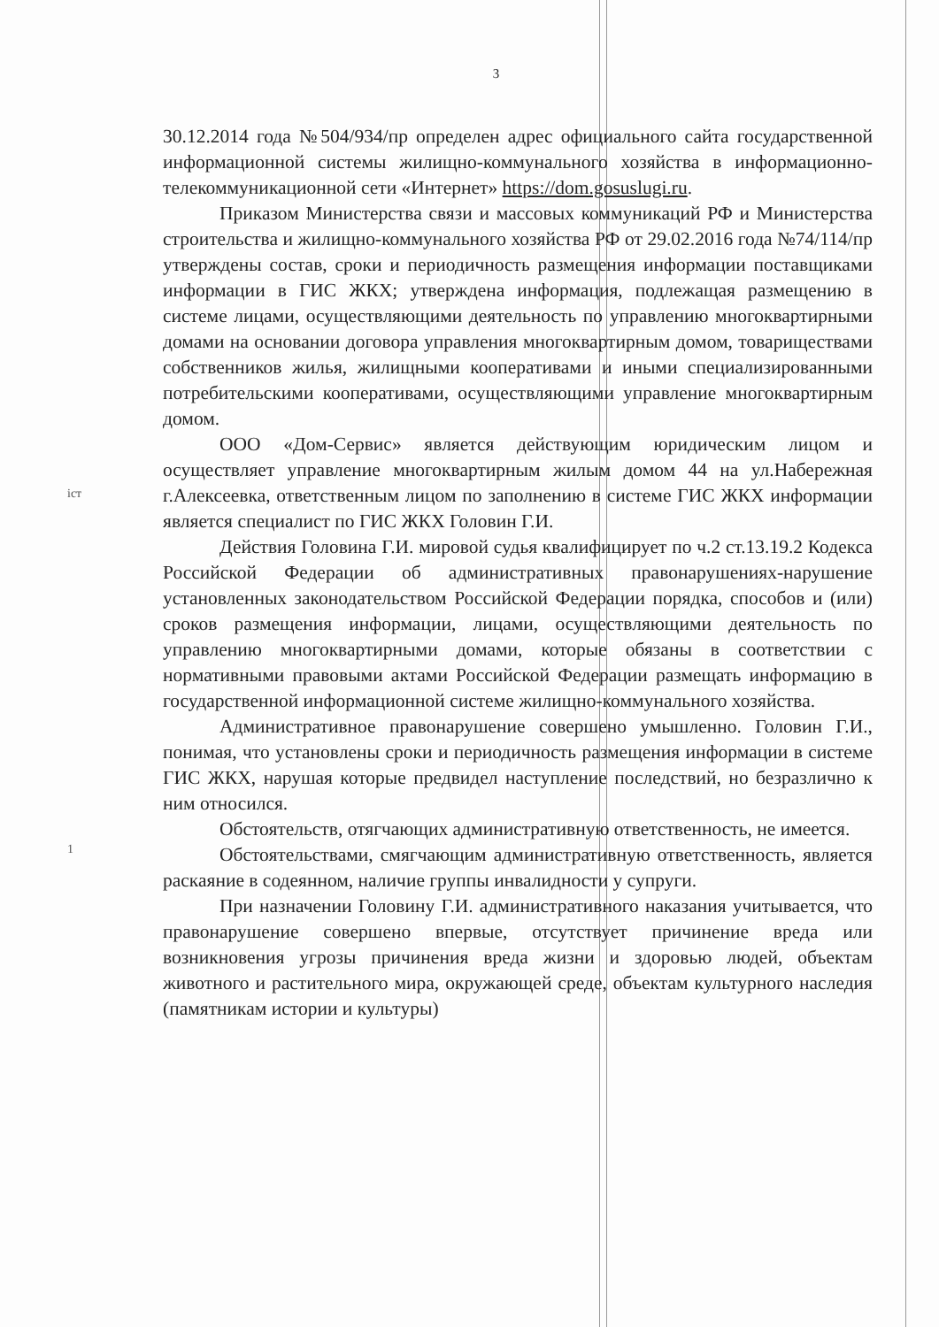3
30.12.2014 года №504/934/пр определен адрес официального сайта государственной информационной системы жилищно-коммунального хозяйства в информационно-телекоммуникационной сети «Интернет» https://dom.gosuslugi.ru.
Приказом Министерства связи и массовых коммуникаций РФ и Министерства строительства и жилищно-коммунального хозяйства РФ от 29.02.2016 года №74/114/пр утверждены состав, сроки и периодичность размещения информации поставщиками информации в ГИС ЖКХ; утверждена информация, подлежащая размещению в системе лицами, осуществляющими деятельность по управлению многоквартирными домами на основании договора управления многоквартирным домом, товариществами собственников жилья, жилищными кооперативами и иными специализированными потребительскими кооперативами, осуществляющими управление многоквартирным домом.
ООО «Дом-Сервис» является действующим юридическим лицом и осуществляет управление многоквартирным жилым домом 44 на ул.Набережная г.Алексеевка, ответственным лицом по заполнению в системе ГИС ЖКХ информации является специалист по ГИС ЖКХ Головин Г.И.
Действия Головина Г.И. мировой судья квалифицирует по ч.2 ст.13.19.2 Кодекса Российской Федерации об административных правонарушениях-нарушение установленных законодательством Российской Федерации порядка, способов и (или) сроков размещения информации, лицами, осуществляющими деятельность по управлению многоквартирными домами, которые обязаны в соответствии с нормативными правовыми актами Российской Федерации размещать информацию в государственной информационной системе жилищно-коммунального хозяйства.
Административное правонарушение совершено умышленно. Головин Г.И., понимая, что установлены сроки и периодичность размещения информации в системе ГИС ЖКХ, нарушая которые предвидел наступление последствий, но безразлично к ним относился.
Обстоятельств, отягчающих административную ответственность, не имеется.
Обстоятельствами, смягчающим административную ответственность, является раскаяние в содеянном, наличие группы инвалидности у супруги.
При назначении Головину Г.И. административного наказания учитывается, что правонарушение совершено впервые, отсутствует причинение вреда или возникновения угрозы причинения вреда жизни и здоровью людей, объектам животного и растительного мира, окружающей среде, объектам культурного наследия (памятникам истории и культуры)
іст
1